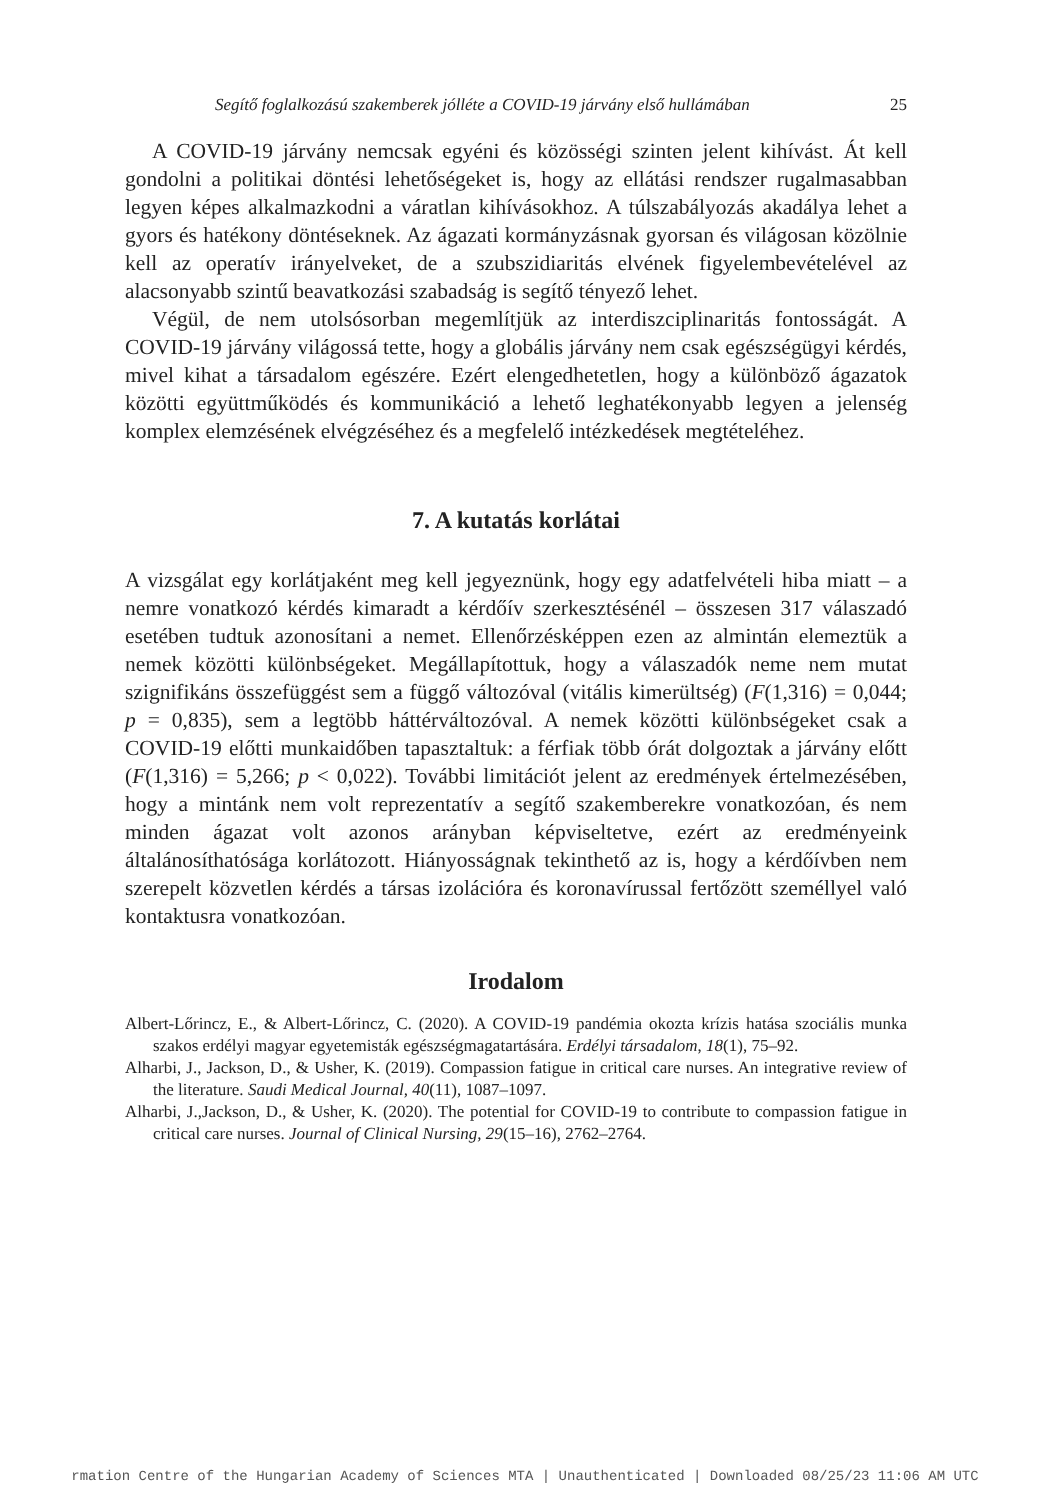Segítő foglalkozású szakemberek jólléte a COVID-19 járvány első hullámában 25
A COVID-19 járvány nemcsak egyéni és közösségi szinten jelent kihívást. Át kell gondolni a politikai döntési lehetőségeket is, hogy az ellátási rendszer rugalmasabban legyen képes alkalmazkodni a váratlan kihívásokhoz. A túlszabályozás akadálya lehet a gyors és hatékony döntéseknek. Az ágazati kormányzásnak gyorsan és világosan közölnie kell az operatív irányelveket, de a szubszidiaritás elvének figyelembevételével az alacsonyabb szintű beavatkozási szabadság is segítő tényező lehet.
Végül, de nem utolsósorban megemlítjük az interdiszciplinaritás fontosságát. A COVID-19 járvány világossá tette, hogy a globális járvány nem csak egészségügyi kérdés, mivel kihat a társadalom egészére. Ezért elengedhetetlen, hogy a különböző ágazatok közötti együttműködés és kommunikáció a lehető leghatékonyabb legyen a jelenség komplex elemzésének elvégzéséhez és a megfelelő intézkedések megtételéhez.
7. A kutatás korlátai
A vizsgálat egy korlátjaként meg kell jegyeznünk, hogy egy adatfelvételi hiba miatt – a nemre vonatkozó kérdés kimaradt a kérdőív szerkesztésénél – összesen 317 válaszadó esetében tudtuk azonosítani a nemet. Ellenőrzésképpen ezen az almintán elemeztük a nemek közötti különbségeket. Megállapítottuk, hogy a válaszadók neme nem mutat szignifikáns összefüggést sem a függő változóval (vitális kimerültség) (F(1,316) = 0,044; p = 0,835), sem a legtöbb háttérváltozóval. A nemek közötti különbségeket csak a COVID-19 előtti munkaidőben tapasztaltuk: a férfiak több órát dolgoztak a járvány előtt (F(1,316) = 5,266; p < 0,022). További limitációt jelent az eredmények értelmezésében, hogy a mintánk nem volt reprezentatív a segítő szakemberekre vonatkozóan, és nem minden ágazat volt azonos arányban képviseltetve, ezért az eredményeink általánosíthatósága korlátozott. Hiányosságnak tekinthető az is, hogy a kérdőívben nem szerepelt közvetlen kérdés a társas izolációra és koronavírussal fertőzött személlyel való kontaktusra vonatkozóan.
Irodalom
Albert-Lőrincz, E., & Albert-Lőrincz, C. (2020). A COVID-19 pandémia okozta krízis hatása szociális munka szakos erdélyi magyar egyetemisták egészségmagatartására. Erdélyi társadalom, 18(1), 75–92.
Alharbi, J., Jackson, D., & Usher, K. (2019). Compassion fatigue in critical care nurses. An integrative review of the literature. Saudi Medical Journal, 40(11), 1087–1097.
Alharbi, J.,Jackson, D., & Usher, K. (2020). The potential for COVID-19 to contribute to compassion fatigue in critical care nurses. Journal of Clinical Nursing, 29(15–16), 2762–2764.
rmation Centre of the Hungarian Academy of Sciences MTA | Unauthenticated | Downloaded 08/25/23 11:06 AM UTC